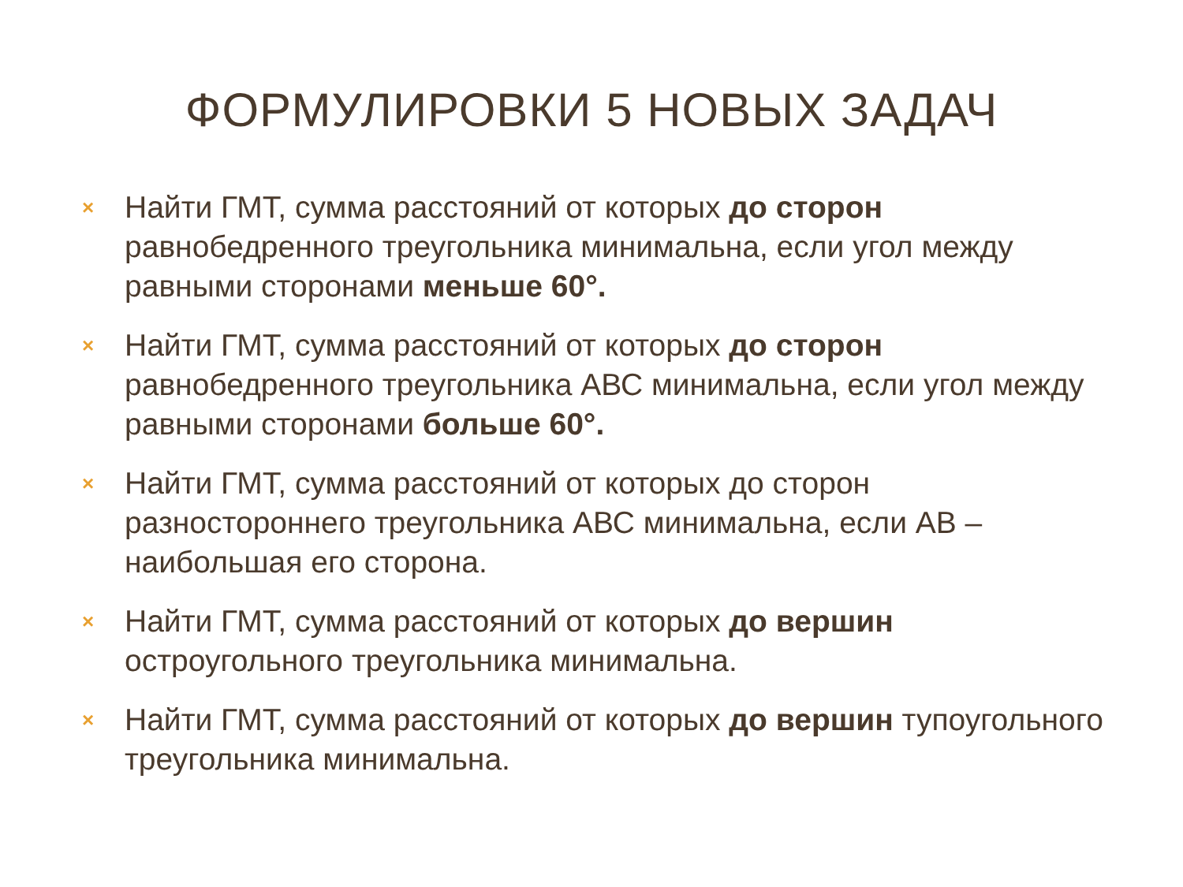ФОРМУЛИРОВКИ 5 НОВЫХ ЗАДАЧ
× Найти ГМТ, сумма расстояний от которых до сторон равнобедренного треугольника минимальна, если угол между равными сторонами меньше 60°.
× Найти ГМТ, сумма расстояний от которых до сторон равнобедренного треугольника АВС минимальна, если угол между равными сторонами больше 60°.
× Найти ГМТ, сумма расстояний от которых до сторон разностороннего треугольника АВС минимальна, если АВ – наибольшая его сторона.
× Найти ГМТ, сумма расстояний от которых до вершин остроугольного треугольника минимальна.
× Найти ГМТ, сумма расстояний от которых до вершин тупоугольного треугольника минимальна.